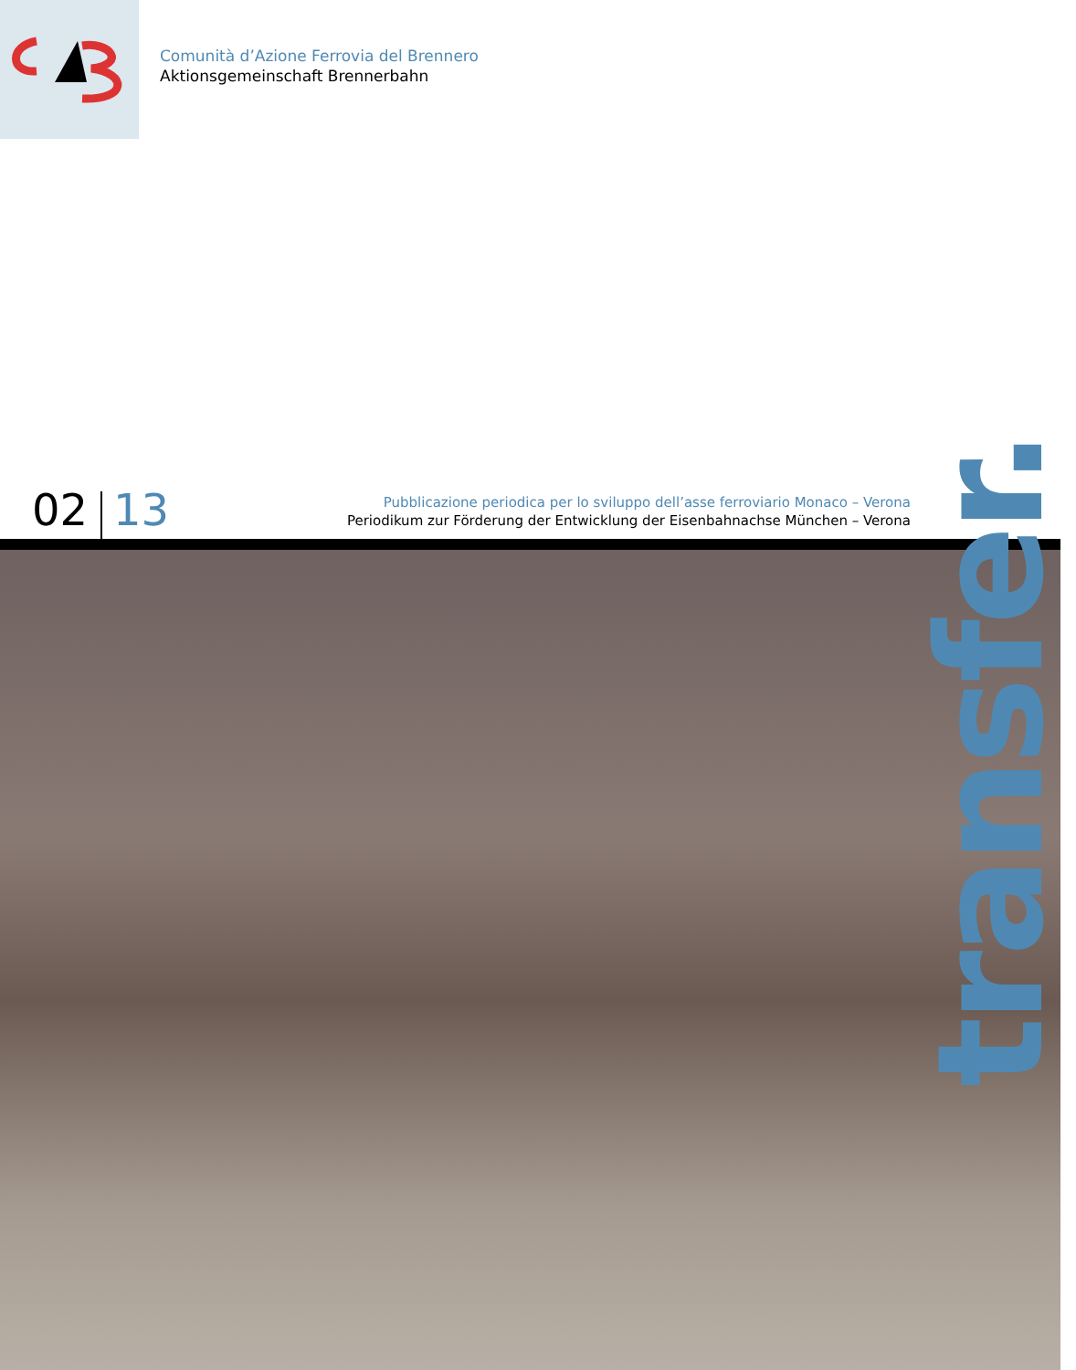Comunità d’Azione Ferrovia del Brennero
Aktionsgemeinschaft Brennerbahn
02 13
Pubblicazione periodica per lo sviluppo dell’asse ferroviario Monaco – Verona
Periodikum zur Förderung der Entwicklung der Eisenbahnachse München – Verona
transfer.